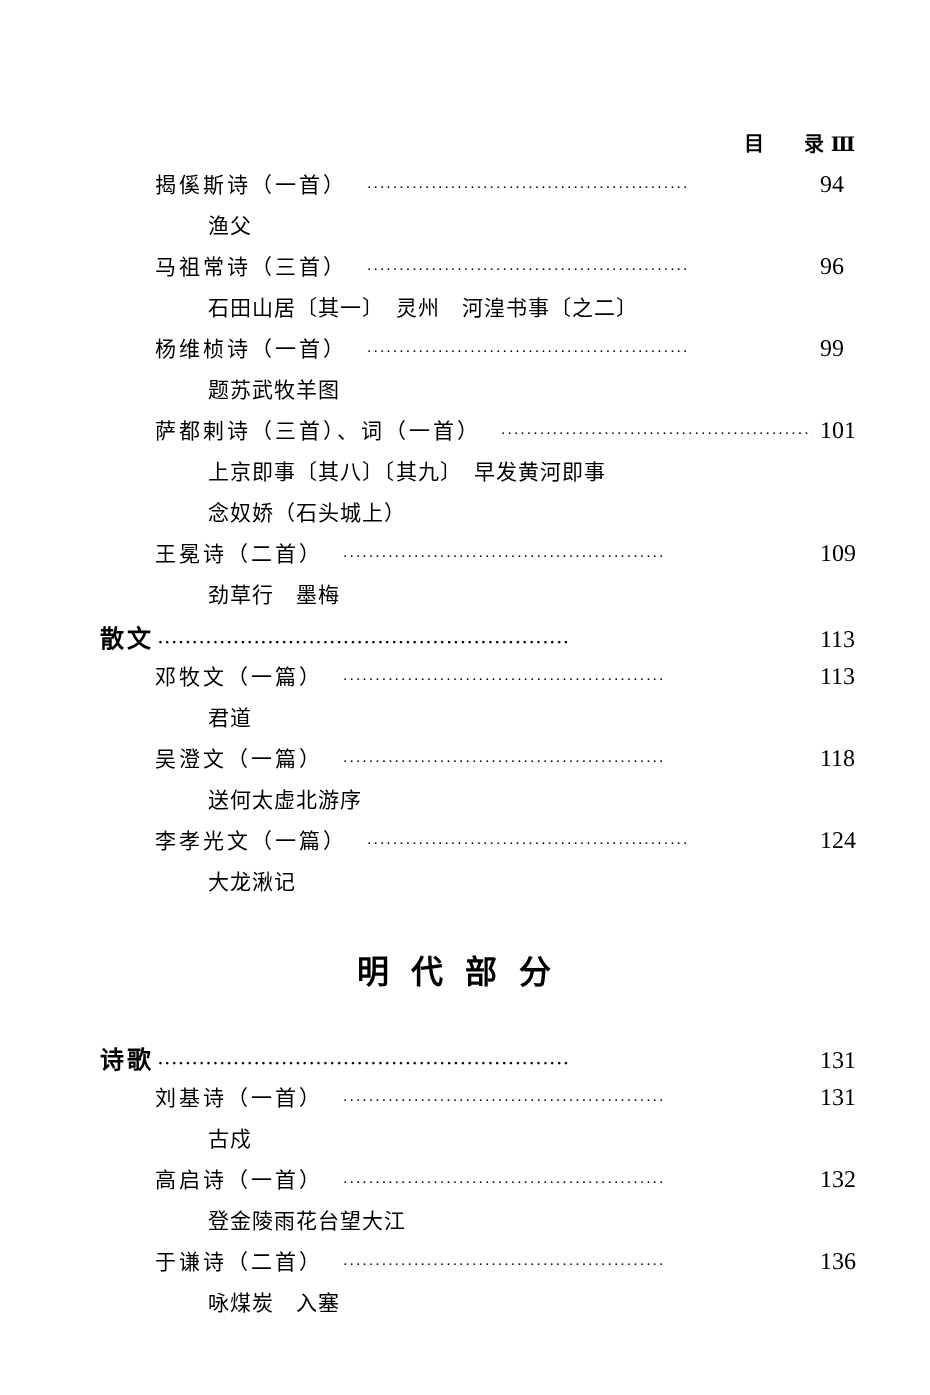目　　录 Ⅲ
揭傒斯诗（一首） ·················································· 94
渔父
马祖常诗（三首） ·················································· 96
石田山居〔其一〕　灵州　河湟书事〔之二〕
杨维桢诗（一首） ·················································· 99
题苏武牧羊图
萨都剌诗（三首）、词（一首） ·················································· 101
上京即事〔其八〕〔其九〕　早发黄河即事
念奴娇（石头城上）
王冕诗（二首） ·················································· 109
劲草行　墨梅
散文 ···························································· 113
邓牧文（一篇） ·················································· 113
君道
吴澄文（一篇） ·················································· 118
送何太虚北游序
李孝光文（一篇） ·················································· 124
大龙湫记
明代部分
诗歌 ···························································· 131
刘基诗（一首） ·················································· 131
古戍
高启诗（一首） ·················································· 132
登金陵雨花台望大江
于谦诗（二首） ·················································· 136
咏煤炭　入塞